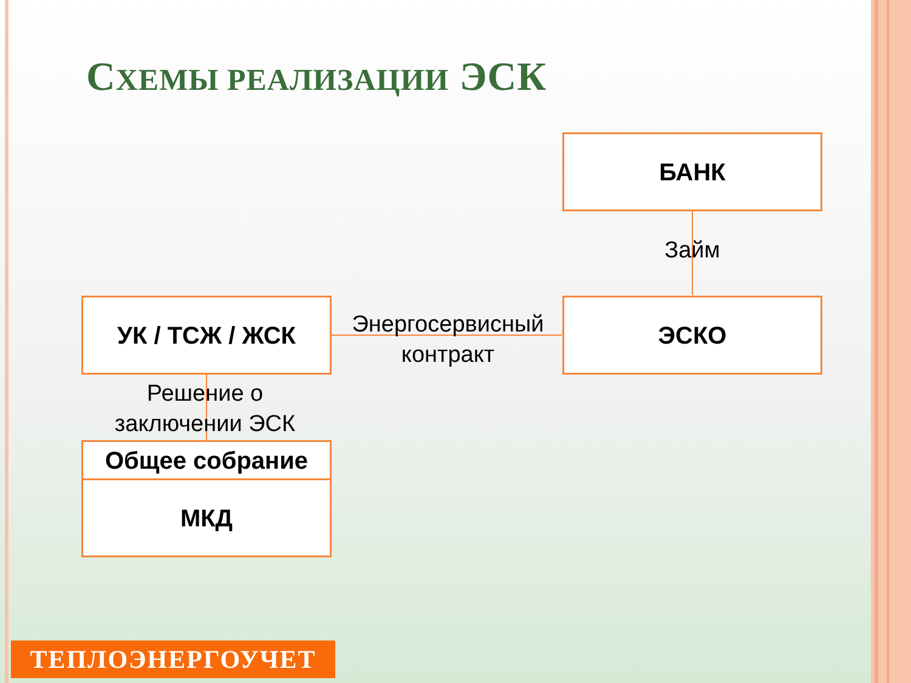СХЕМЫ РЕАЛИЗАЦИИ ЭСК
БАНК
Займ
УК / ТСЖ / ЖСК
Энергосервисный
контракт
ЭСКО
Решение о
заключении ЭСК
Общее собрание
МКД
ТЕПЛОЭНЕРГОУЧЕТ